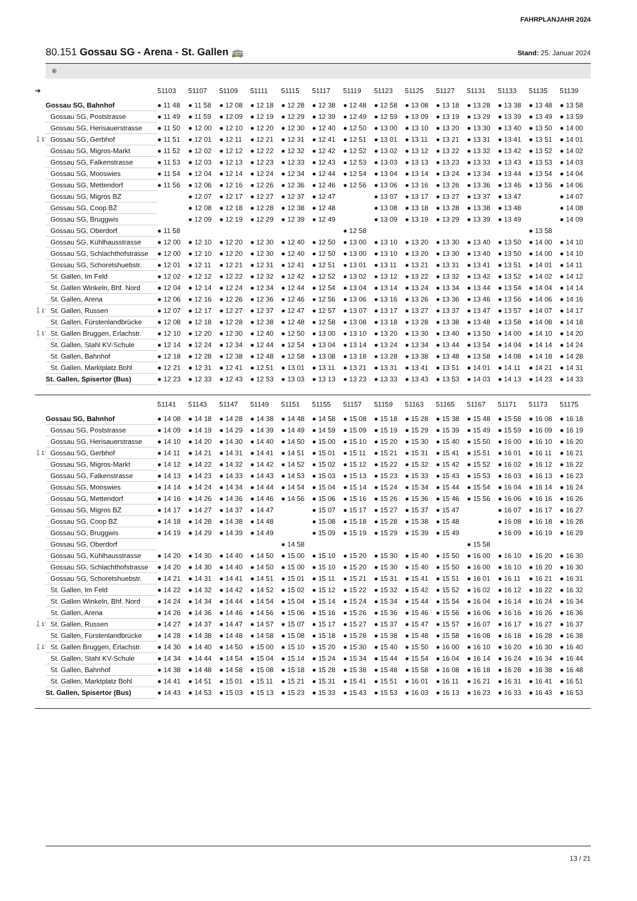FAHRPLANJAHR 2024
80.151 Gossau SG - Arena - St. Gallen 🚌 Stand: 25. Januar 2024
⑥
| ➔ | | 51103 | 51107 | 51109 | 51111 | 51115 | 51117 | 51119 | 51123 | 51125 | 51127 | 51131 | 51133 | 51135 | 51139 |
| --- | --- | --- | --- | --- | --- | --- | --- | --- | --- | --- | --- | --- | --- | --- | --- |
| | Gossau SG, Bahnhof | ● 11 48 | ● 11 58 | ● 12 08 | ● 12 18 | ● 12 28 | ● 12 38 | ● 12 48 | ● 12 58 | ● 13 08 | ● 13 18 | ● 13 28 | ● 13 38 | ● 13 48 | ● 13 58 |
| | Gossau SG, Poststrasse | ● 11 49 | ● 11 59 | ● 12 09 | ● 12 19 | ● 12 29 | ● 12 39 | ● 12 49 | ● 12 59 | ● 13 09 | ● 13 19 | ● 13 29 | ● 13 39 | ● 13 49 | ● 13 59 |
| | Gossau SG, Herisauerstrasse | ● 11 50 | ● 12 00 | ● 12 10 | ● 12 20 | ● 12 30 | ● 12 40 | ● 12 50 | ● 13 00 | ● 13 10 | ● 13 20 | ● 13 30 | ● 13 40 | ● 13 50 | ● 14 00 |
| 🚶1’ | Gossau SG, Gerbhof | ● 11 51 | ● 12 01 | ● 12 11 | ● 12 21 | ● 12 31 | ● 12 41 | ● 12 51 | ● 13 01 | ● 13 11 | ● 13 21 | ● 13 31 | ● 13 41 | ● 13 51 | ● 14 01 |
| | Gossau SG, Migros-Markt | ● 11 52 | ● 12 02 | ● 12 12 | ● 12 22 | ● 12 32 | ● 12 42 | ● 12 52 | ● 13 02 | ● 13 12 | ● 13 22 | ● 13 32 | ● 13 42 | ● 13 52 | ● 14 02 |
| | Gossau SG, Falkenstrasse | ● 11 53 | ● 12 03 | ● 12 13 | ● 12 23 | ● 12 33 | ● 12 43 | ● 12 53 | ● 13 03 | ● 13 13 | ● 13 23 | ● 13 33 | ● 13 43 | ● 13 53 | ● 14 03 |
| | Gossau SG, Mooswies | ● 11 54 | ● 12 04 | ● 12 14 | ● 12 24 | ● 12 34 | ● 12 44 | ● 12 54 | ● 13 04 | ● 13 14 | ● 13 24 | ● 13 34 | ● 13 44 | ● 13 54 | ● 14 04 |
| | Gossau SG, Mettendorf | ● 11 56 | ● 12 06 | ● 12 16 | ● 12 26 | ● 12 36 | ● 12 46 | ● 12 56 | ● 13 06 | ● 13 16 | ● 13 26 | ● 13 36 | ● 13 46 | ● 13 56 | ● 14 06 |
| | Gossau SG, Migros BZ | | ● 12 07 | ● 12 17 | ● 12 27 | ● 12 37 | ● 12 47 | | ● 13 07 | ● 13 17 | ● 13 27 | ● 13 37 | ● 13 47 | | ● 14 07 |
| | Gossau SG, Coop BZ | | ● 12 08 | ● 12 18 | ● 12 28 | ● 12 38 | ● 12 48 | | ● 13 08 | ● 13 18 | ● 13 28 | ● 13 38 | ● 13 48 | | ● 14 08 |
| | Gossau SG, Bruggwis | | ● 12 09 | ● 12 19 | ● 12 29 | ● 12 39 | ● 12 49 | | ● 13 09 | ● 13 19 | ● 13 29 | ● 13 39 | ● 13 49 | | ● 14 09 |
| | Gossau SG, Oberdorf | ● 11 58 | | | | | | ● 12 58 | | | | | | ● 13 58 | |
| | Gossau SG, Kühlhausstrasse | ● 12 00 | ● 12 10 | ● 12 20 | ● 12 30 | ● 12 40 | ● 12 50 | ● 13 00 | ● 13 10 | ● 13 20 | ● 13 30 | ● 13 40 | ● 13 50 | ● 14 00 | ● 14 10 |
| | Gossau SG, Schlachthofstrasse | ● 12 00 | ● 12 10 | ● 12 20 | ● 12 30 | ● 12 40 | ● 12 50 | ● 13 00 | ● 13 10 | ● 13 20 | ● 13 30 | ● 13 40 | ● 13 50 | ● 14 00 | ● 14 10 |
| | Gossau SG, Schoretshuebstr. | ● 12 01 | ● 12 11 | ● 12 21 | ● 12 31 | ● 12 41 | ● 12 51 | ● 13 01 | ● 13 11 | ● 13 21 | ● 13 31 | ● 13 41 | ● 13 51 | ● 14 01 | ● 14 11 |
| | St. Gallen, Im Feld | ● 12 02 | ● 12 12 | ● 12 22 | ● 12 32 | ● 12 42 | ● 12 52 | ● 13 02 | ● 13 12 | ● 13 22 | ● 13 32 | ● 13 42 | ● 13 52 | ● 14 02 | ● 14 12 |
| | St. Gallen Winkeln, Bhf. Nord | ● 12 04 | ● 12 14 | ● 12 24 | ● 12 34 | ● 12 44 | ● 12 54 | ● 13 04 | ● 13 14 | ● 13 24 | ● 13 34 | ● 13 44 | ● 13 54 | ● 14 04 | ● 14 14 |
| | St. Gallen, Arena | ● 12 06 | ● 12 16 | ● 12 26 | ● 12 36 | ● 12 46 | ● 12 56 | ● 13 06 | ● 13 16 | ● 13 26 | ● 13 36 | ● 13 46 | ● 13 56 | ● 14 06 | ● 14 16 |
| 🚶1’ | St. Gallen, Russen | ● 12 07 | ● 12 17 | ● 12 27 | ● 12 37 | ● 12 47 | ● 12 57 | ● 13 07 | ● 13 17 | ● 13 27 | ● 13 37 | ● 13 47 | ● 13 57 | ● 14 07 | ● 14 17 |
| | St. Gallen, Fürstenlandbrücke | ● 12 08 | ● 12 18 | ● 12 28 | ● 12 38 | ● 12 48 | ● 12 58 | ● 13 08 | ● 13 18 | ● 13 28 | ● 13 38 | ● 13 48 | ● 13 58 | ● 14 08 | ● 14 18 |
| 🚶1’ | St. Gallen Bruggen, Erlachstr. | ● 12 10 | ● 12 20 | ● 12 30 | ● 12 40 | ● 12 50 | ● 13 00 | ● 13 10 | ● 13 20 | ● 13 30 | ● 13 40 | ● 13 50 | ● 14 00 | ● 14 10 | ● 14 20 |
| | St. Gallen, Stahl KV-Schule | ● 12 14 | ● 12 24 | ● 12 34 | ● 12 44 | ● 12 54 | ● 13 04 | ● 13 14 | ● 13 24 | ● 13 34 | ● 13 44 | ● 13 54 | ● 14 04 | ● 14 14 | ● 14 24 |
| | St. Gallen, Bahnhof | ● 12 18 | ● 12 28 | ● 12 38 | ● 12 48 | ● 12 58 | ● 13 08 | ● 13 18 | ● 13 28 | ● 13 38 | ● 13 48 | ● 13 58 | ● 14 08 | ● 14 18 | ● 14 28 |
| | St. Gallen, Marktplatz Bohl | ● 12 21 | ● 12 31 | ● 12 41 | ● 12 51 | ● 13 01 | ● 13 11 | ● 13 21 | ● 13 31 | ● 13 41 | ● 13 51 | ● 14 01 | ● 14 11 | ● 14 21 | ● 14 31 |
| | St. Gallen, Spisertor (Bus) | ● 12 23 | ● 12 33 | ● 12 43 | ● 12 53 | ● 13 03 | ● 13 13 | ● 13 23 | ● 13 33 | ● 13 43 | ● 13 53 | ● 14 03 | ● 14 13 | ● 14 23 | ● 14 33 |
| | | 51141 | 51143 | 51147 | 51149 | 51151 | 51155 | 51157 | 51159 | 51163 | 51165 | 51167 | 51171 | 51173 | 51175 |
| --- | --- | --- | --- | --- | --- | --- | --- | --- | --- | --- | --- | --- | --- | --- | --- |
| | Gossau SG, Bahnhof | ● 14 08 | ● 14 18 | ● 14 28 | ● 14 38 | ● 14 48 | ● 14 58 | ● 15 08 | ● 15 18 | ● 15 28 | ● 15 38 | ● 15 48 | ● 15 58 | ● 16 08 | ● 16 18 |
| | Gossau SG, Poststrasse | ● 14 09 | ● 14 19 | ● 14 29 | ● 14 39 | ● 14 49 | ● 14 59 | ● 15 09 | ● 15 19 | ● 15 29 | ● 15 39 | ● 15 49 | ● 15 59 | ● 16 09 | ● 16 19 |
| | Gossau SG, Herisauerstrasse | ● 14 10 | ● 14 20 | ● 14 30 | ● 14 40 | ● 14 50 | ● 15 00 | ● 15 10 | ● 15 20 | ● 15 30 | ● 15 40 | ● 15 50 | ● 16 00 | ● 16 10 | ● 16 20 |
| 🚶1’ | Gossau SG, Gerbhof | ● 14 11 | ● 14 21 | ● 14 31 | ● 14 41 | ● 14 51 | ● 15 01 | ● 15 11 | ● 15 21 | ● 15 31 | ● 15 41 | ● 15 51 | ● 16 01 | ● 16 11 | ● 16 21 |
| | Gossau SG, Migros-Markt | ● 14 12 | ● 14 22 | ● 14 32 | ● 14 42 | ● 14 52 | ● 15 02 | ● 15 12 | ● 15 22 | ● 15 32 | ● 15 42 | ● 15 52 | ● 16 02 | ● 16 12 | ● 16 22 |
| | Gossau SG, Falkenstrasse | ● 14 13 | ● 14 23 | ● 14 33 | ● 14 43 | ● 14 53 | ● 15 03 | ● 15 13 | ● 15 23 | ● 15 33 | ● 15 43 | ● 15 53 | ● 16 03 | ● 16 13 | ● 16 23 |
| | Gossau SG, Mooswies | ● 14 14 | ● 14 24 | ● 14 34 | ● 14 44 | ● 14 54 | ● 15 04 | ● 15 14 | ● 15 24 | ● 15 34 | ● 15 44 | ● 15 54 | ● 16 04 | ● 16 14 | ● 16 24 |
| | Gossau SG, Mettendorf | ● 14 16 | ● 14 26 | ● 14 36 | ● 14 46 | ● 14 56 | ● 15 06 | ● 15 16 | ● 15 26 | ● 15 36 | ● 15 46 | ● 15 56 | ● 16 06 | ● 16 16 | ● 16 26 |
| | Gossau SG, Migros BZ | ● 14 17 | ● 14 27 | ● 14 37 | ● 14 47 | | ● 15 07 | ● 15 17 | ● 15 27 | ● 15 37 | ● 15 47 | | ● 16 07 | ● 16 17 | ● 16 27 |
| | Gossau SG, Coop BZ | ● 14 18 | ● 14 28 | ● 14 38 | ● 14 48 | | ● 15 08 | ● 15 18 | ● 15 28 | ● 15 38 | ● 15 48 | | ● 16 08 | ● 16 18 | ● 16 28 |
| | Gossau SG, Bruggwis | ● 14 19 | ● 14 29 | ● 14 39 | ● 14 49 | | ● 15 09 | ● 15 19 | ● 15 29 | ● 15 39 | ● 15 49 | | ● 16 09 | ● 16 19 | ● 16 29 |
| | Gossau SG, Oberdorf | | | | | ● 14 58 | | | | | | ● 15 58 | | | |
| | Gossau SG, Kühlhausstrasse | ● 14 20 | ● 14 30 | ● 14 40 | ● 14 50 | ● 15 00 | ● 15 10 | ● 15 20 | ● 15 30 | ● 15 40 | ● 15 50 | ● 16 00 | ● 16 10 | ● 16 20 | ● 16 30 |
| | Gossau SG, Schlachthofstrasse | ● 14 20 | ● 14 30 | ● 14 40 | ● 14 50 | ● 15 00 | ● 15 10 | ● 15 20 | ● 15 30 | ● 15 40 | ● 15 50 | ● 16 00 | ● 16 10 | ● 16 20 | ● 16 30 |
| | Gossau SG, Schoretshuebstr. | ● 14 21 | ● 14 31 | ● 14 41 | ● 14 51 | ● 15 01 | ● 15 11 | ● 15 21 | ● 15 31 | ● 15 41 | ● 15 51 | ● 16 01 | ● 16 11 | ● 16 21 | ● 16 31 |
| | St. Gallen, Im Feld | ● 14 22 | ● 14 32 | ● 14 42 | ● 14 52 | ● 15 02 | ● 15 12 | ● 15 22 | ● 15 32 | ● 15 42 | ● 15 52 | ● 16 02 | ● 16 12 | ● 16 22 | ● 16 32 |
| | St. Gallen Winkeln, Bhf. Nord | ● 14 24 | ● 14 34 | ● 14 44 | ● 14 54 | ● 15 04 | ● 15 14 | ● 15 24 | ● 15 34 | ● 15 44 | ● 15 54 | ● 16 04 | ● 16 14 | ● 16 24 | ● 16 34 |
| | St. Gallen, Arena | ● 14 26 | ● 14 36 | ● 14 46 | ● 14 56 | ● 15 06 | ● 15 16 | ● 15 26 | ● 15 36 | ● 15 46 | ● 15 56 | ● 16 06 | ● 16 16 | ● 16 26 | ● 16 36 |
| 🚶1’ | St. Gallen, Russen | ● 14 27 | ● 14 37 | ● 14 47 | ● 14 57 | ● 15 07 | ● 15 17 | ● 15 27 | ● 15 37 | ● 15 47 | ● 15 57 | ● 16 07 | ● 16 17 | ● 16 27 | ● 16 37 |
| | St. Gallen, Fürstenlandbrücke | ● 14 28 | ● 14 38 | ● 14 48 | ● 14 58 | ● 15 08 | ● 15 18 | ● 15 28 | ● 15 38 | ● 15 48 | ● 15 58 | ● 16 08 | ● 16 18 | ● 16 28 | ● 16 38 |
| 🚶1’ | St. Gallen Bruggen, Erlachstr. | ● 14 30 | ● 14 40 | ● 14 50 | ● 15 00 | ● 15 10 | ● 15 20 | ● 15 30 | ● 15 40 | ● 15 50 | ● 16 00 | ● 16 10 | ● 16 20 | ● 16 30 | ● 16 40 |
| | St. Gallen, Stahl KV-Schule | ● 14 34 | ● 14 44 | ● 14 54 | ● 15 04 | ● 15 14 | ● 15 24 | ● 15 34 | ● 15 44 | ● 15 54 | ● 16 04 | ● 16 14 | ● 16 24 | ● 16 34 | ● 16 44 |
| | St. Gallen, Bahnhof | ● 14 38 | ● 14 48 | ● 14 58 | ● 15 08 | ● 15 18 | ● 15 28 | ● 15 38 | ● 15 48 | ● 15 58 | ● 16 08 | ● 16 18 | ● 16 28 | ● 16 38 | ● 16 48 |
| | St. Gallen, Marktplatz Bohl | ● 14 41 | ● 14 51 | ● 15 01 | ● 15 11 | ● 15 21 | ● 15 31 | ● 15 41 | ● 15 51 | ● 16 01 | ● 16 11 | ● 16 21 | ● 16 31 | ● 16 41 | ● 16 51 |
| | St. Gallen, Spisertor (Bus) | ● 14 43 | ● 14 53 | ● 15 03 | ● 15 13 | ● 15 23 | ● 15 33 | ● 15 43 | ● 15 53 | ● 16 03 | ● 16 13 | ● 16 23 | ● 16 33 | ● 16 43 | ● 16 53 |
13 / 21